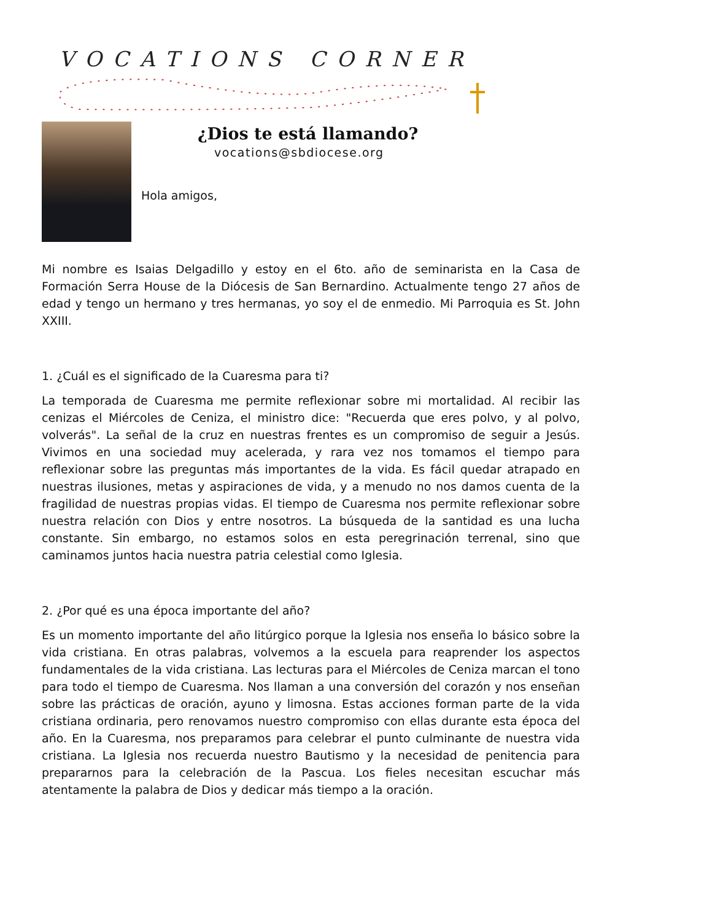VOCATIONS CORNER
¿Dios te está llamando?
vocations@sbdiocese.org
Hola amigos,
Mi nombre es Isaias Delgadillo y estoy en el 6to. año de seminarista en la Casa de Formación Serra House de la Diócesis de San Bernardino. Actualmente tengo 27 años de edad y tengo un hermano y tres hermanas, yo soy el de enmedio. Mi Parroquia es St. John XXIII.
1. ¿Cuál es el significado de la Cuaresma para ti?
La temporada de Cuaresma me permite reflexionar sobre mi mortalidad. Al recibir las cenizas el Miércoles de Ceniza, el ministro dice: "Recuerda que eres polvo, y al polvo, volverás". La señal de la cruz en nuestras frentes es un compromiso de seguir a Jesús. Vivimos en una sociedad muy acelerada, y rara vez nos tomamos el tiempo para reflexionar sobre las preguntas más importantes de la vida. Es fácil quedar atrapado en nuestras ilusiones, metas y aspiraciones de vida, y a menudo no nos damos cuenta de la fragilidad de nuestras propias vidas. El tiempo de Cuaresma nos permite reflexionar sobre nuestra relación con Dios y entre nosotros. La búsqueda de la santidad es una lucha constante. Sin embargo, no estamos solos en esta peregrinación terrenal, sino que caminamos juntos hacia nuestra patria celestial como Iglesia.
2. ¿Por qué es una época importante del año?
Es un momento importante del año litúrgico porque la Iglesia nos enseña lo básico sobre la vida cristiana. En otras palabras, volvemos a la escuela para reaprender los aspectos fundamentales de la vida cristiana. Las lecturas para el Miércoles de Ceniza marcan el tono para todo el tiempo de Cuaresma. Nos llaman a una conversión del corazón y nos enseñan sobre las prácticas de oración, ayuno y limosna. Estas acciones forman parte de la vida cristiana ordinaria, pero renovamos nuestro compromiso con ellas durante esta época del año. En la Cuaresma, nos preparamos para celebrar el punto culminante de nuestra vida cristiana. La Iglesia nos recuerda nuestro Bautismo y la necesidad de penitencia para prepararnos para la celebración de la Pascua. Los fieles necesitan escuchar más atentamente la palabra de Dios y dedicar más tiempo a la oración.